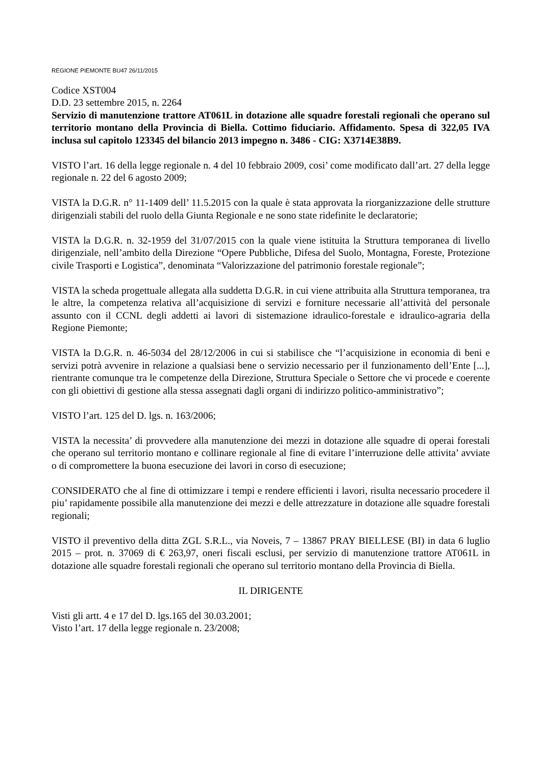REGIONE PIEMONTE BU47 26/11/2015
Codice XST004
D.D. 23 settembre 2015, n. 2264
Servizio di manutenzione trattore AT061L in dotazione alle squadre forestali regionali che operano sul territorio montano della Provincia di Biella. Cottimo fiduciario. Affidamento. Spesa di 322,05 IVA inclusa sul capitolo 123345 del bilancio 2013 impegno n. 3486 - CIG: X3714E38B9.
VISTO l’art. 16 della legge regionale n. 4 del 10 febbraio 2009, cosi’ come modificato dall’art. 27 della legge regionale n. 22 del 6 agosto 2009;
VISTA la D.G.R. n° 11-1409 dell’ 11.5.2015 con la quale è stata approvata la riorganizzazione delle strutture dirigenziali stabili del ruolo della Giunta Regionale e ne sono state ridefinite le declaratorie;
VISTA la D.G.R. n. 32-1959 del 31/07/2015 con la quale viene istituita la Struttura temporanea di livello dirigenziale, nell’ambito della Direzione “Opere Pubbliche, Difesa del Suolo, Montagna, Foreste, Protezione civile Trasporti e Logistica”, denominata “Valorizzazione del patrimonio forestale regionale”;
VISTA la scheda progettuale allegata alla suddetta D.G.R. in cui viene attribuita alla Struttura temporanea, tra le altre, la competenza relativa all’acquisizione di servizi e forniture necessarie all’attività del personale assunto con il CCNL degli addetti ai lavori di sistemazione idraulico-forestale e idraulico-agraria della Regione Piemonte;
VISTA la D.G.R. n. 46-5034 del 28/12/2006 in cui si stabilisce che “l’acquisizione in economia di beni e servizi potrà avvenire in relazione a qualsiasi bene o servizio necessario per il funzionamento dell’Ente [...], rientrante comunque tra le competenze della Direzione, Struttura Speciale o Settore che vi procede e coerente con gli obiettivi di gestione alla stessa assegnati dagli organi di indirizzo politico-amministrativo”;
VISTO l’art. 125 del D. lgs. n. 163/2006;
VISTA la necessita’ di provvedere alla manutenzione dei mezzi in dotazione alle squadre di operai forestali che operano sul territorio montano e collinare regionale al fine di evitare l’interruzione delle attivita’ avviate o di compromettere la buona esecuzione dei lavori in corso di esecuzione;
CONSIDERATO che al fine di ottimizzare i tempi e rendere efficienti i lavori, risulta necessario procedere il piu’ rapidamente possibile alla manutenzione dei mezzi e delle attrezzature in dotazione alle squadre forestali regionali;
VISTO il preventivo della ditta ZGL S.R.L., via Noveis, 7 – 13867 PRAY BIELLESE (BI) in data 6 luglio 2015 – prot. n. 37069 di € 263,97, oneri fiscali esclusi, per servizio di manutenzione trattore AT061L in dotazione alle squadre forestali regionali che operano sul territorio montano della Provincia di Biella.
IL DIRIGENTE
Visti gli artt. 4 e 17 del D. lgs.165 del 30.03.2001;
Visto l’art. 17 della legge regionale n. 23/2008;